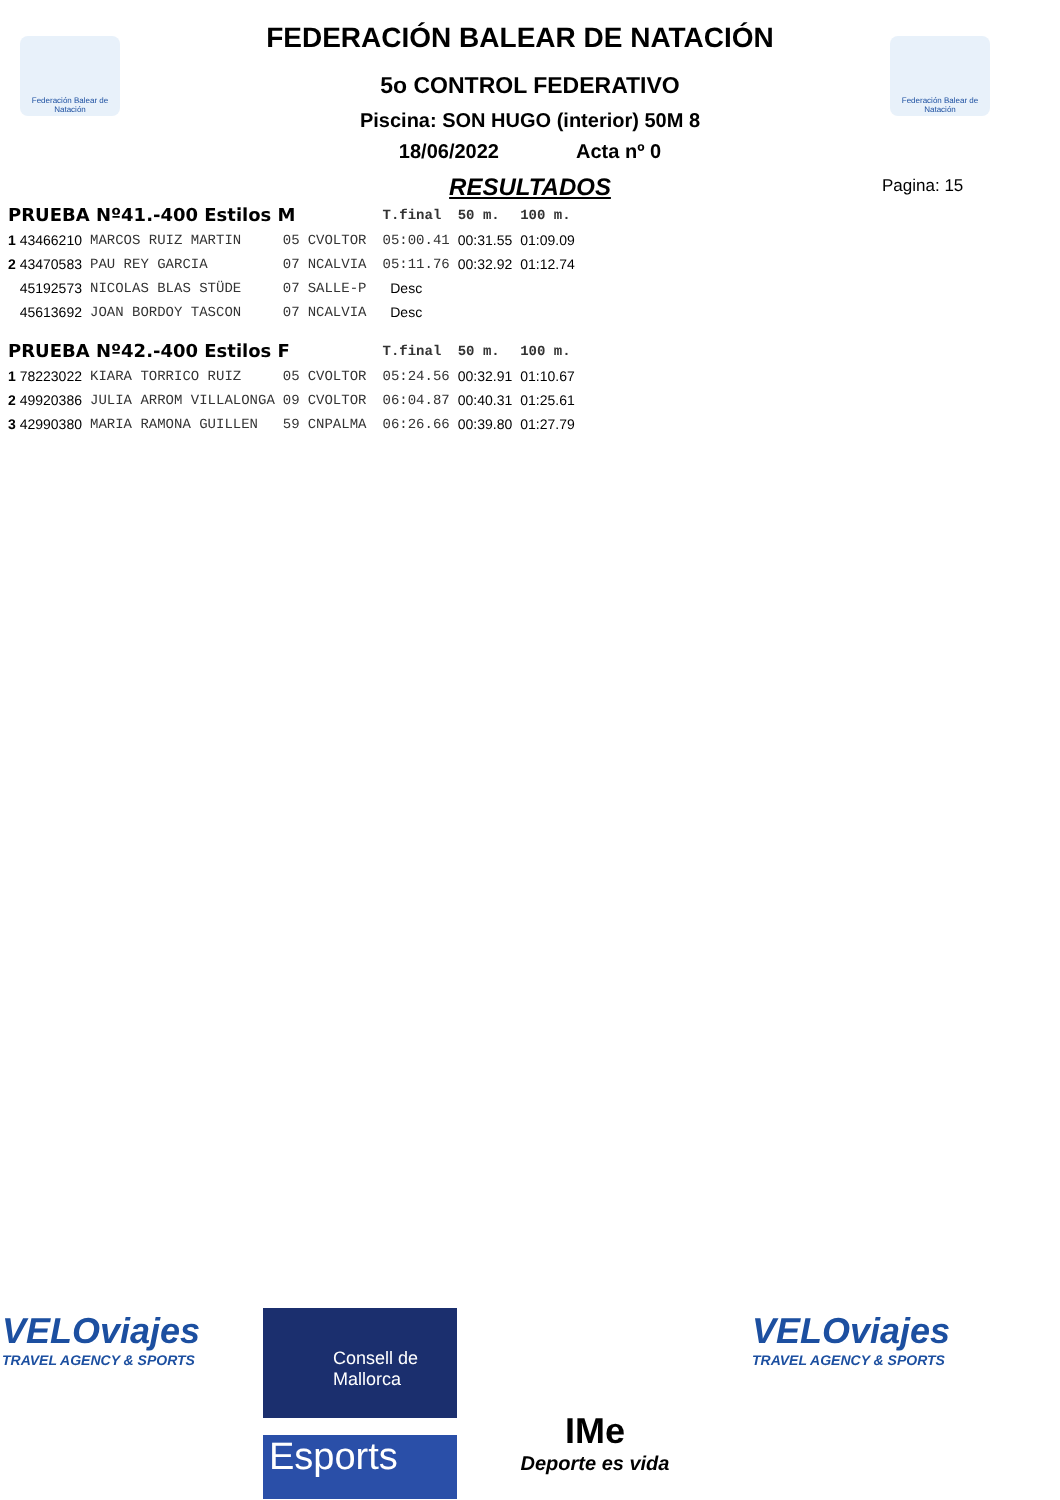Federación Balear de Natación
Federación Balear de Natación
FEDERACIÓN BALEAR DE NATACIÓN
5o CONTROL FEDERATIVO
Piscina: SON HUGO (interior) 50M 8
18/06/2022 Acta nº 0
RESULTADOS
Pagina: 15
| PRUEBA Nº41.-400 Estilos M | | | | | T.final | 50 m. | 100 m. |
| 1 43466210 | MARCOS RUIZ MARTIN | 05 | CVOLTOR | | 05:00.41 | 00:31.55 | 01:09.09 |
| 2 43470583 | PAU REY GARCIA | 07 | NCALVIA | | 05:11.76 | 00:32.92 | 01:12.74 |
| 45192573 | NICOLAS BLAS STÜDE | 07 | SALLE-P | | Desc | | |
| 45613692 | JOAN BORDOY TASCON | 07 | NCALVIA | | Desc | | |
| PRUEBA Nº42.-400 Estilos F | | | | | T.final | 50 m. | 100 m. |
| 1 78223022 | KIARA TORRICO RUIZ | 05 | CVOLTOR | | 05:24.56 | 00:32.91 | 01:10.67 |
| 2 49920386 | JULIA ARROM VILLALONGA | 09 | CVOLTOR | | 06:04.87 | 00:40.31 | 01:25.61 |
| 3 42990380 | MARIA RAMONA GUILLEN | 59 | CNPALMA | | 06:26.66 | 00:39.80 | 01:27.79 |
VELOviajes
TRAVEL AGENCY & SPORTS
Consell de Mallorca
Esports
IMe
Deporte es vida
VELOviajes
TRAVEL AGENCY & SPORTS